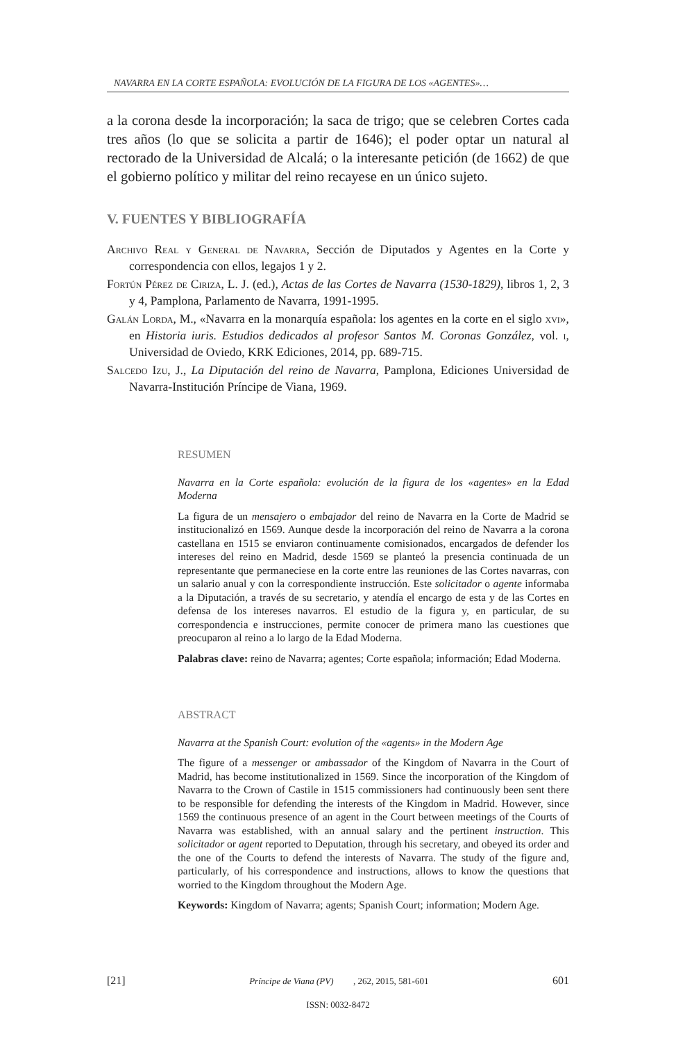NAVARRA EN LA CORTE ESPAÑOLA: EVOLUCIÓN DE LA FIGURA DE LOS «AGENTES»…
a la corona desde la incorporación; la saca de trigo; que se celebren Cortes cada tres años (lo que se solicita a partir de 1646); el poder optar un natural al rectorado de la Universidad de Alcalá; o la interesante petición (de 1662) de que el gobierno político y militar del reino recayese en un único sujeto.
V. FUENTES Y BIBLIOGRAFÍA
Archivo Real y General de Navarra, Sección de Diputados y Agentes en la Corte y correspondencia con ellos, legajos 1 y 2.
Fortún Pérez de Ciriza, L. J. (ed.), Actas de las Cortes de Navarra (1530-1829), libros 1, 2, 3 y 4, Pamplona, Parlamento de Navarra, 1991-1995.
Galán Lorda, M., «Navarra en la monarquía española: los agentes en la corte en el siglo xvi», en Historia iuris. Estudios dedicados al profesor Santos M. Coronas González, vol. i, Universidad de Oviedo, KRK Ediciones, 2014, pp. 689-715.
Salcedo Izu, J., La Diputación del reino de Navarra, Pamplona, Ediciones Universidad de Navarra-Institución Príncipe de Viana, 1969.
RESUMEN
Navarra en la Corte española: evolución de la figura de los «agentes» en la Edad Moderna
La figura de un mensajero o embajador del reino de Navarra en la Corte de Madrid se institucionalizó en 1569. Aunque desde la incorporación del reino de Navarra a la corona castellana en 1515 se enviaron continuamente comisionados, encargados de defender los intereses del reino en Madrid, desde 1569 se planteó la presencia continuada de un representante que permaneciese en la corte entre las reuniones de las Cortes navarras, con un salario anual y con la correspondiente instrucción. Este solicitador o agente informaba a la Diputación, a través de su secretario, y atendía el encargo de esta y de las Cortes en defensa de los intereses navarros. El estudio de la figura y, en particular, de su correspondencia e instrucciones, permite conocer de primera mano las cuestiones que preocuparon al reino a lo largo de la Edad Moderna.
Palabras clave: reino de Navarra; agentes; Corte española; información; Edad Moderna.
ABSTRACT
Navarra at the Spanish Court: evolution of the «agents» in the Modern Age
The figure of a messenger or ambassador of the Kingdom of Navarra in the Court of Madrid, has become institutionalized in 1569. Since the incorporation of the Kingdom of Navarra to the Crown of Castile in 1515 commissioners had continuously been sent there to be responsible for defending the interests of the Kingdom in Madrid. However, since 1569 the continuous presence of an agent in the Court between meetings of the Courts of Navarra was established, with an annual salary and the pertinent instruction. This solicitador or agent reported to Deputation, through his secretary, and obeyed its order and the one of the Courts to defend the interests of Navarra. The study of the figure and, particularly, of his correspondence and instructions, allows to know the questions that worried to the Kingdom throughout the Modern Age.
Keywords: Kingdom of Navarra; agents; Spanish Court; information; Modern Age.
[21] Príncipe de Viana (PV), 262, 2015, 581-601 601
ISSN: 0032-8472